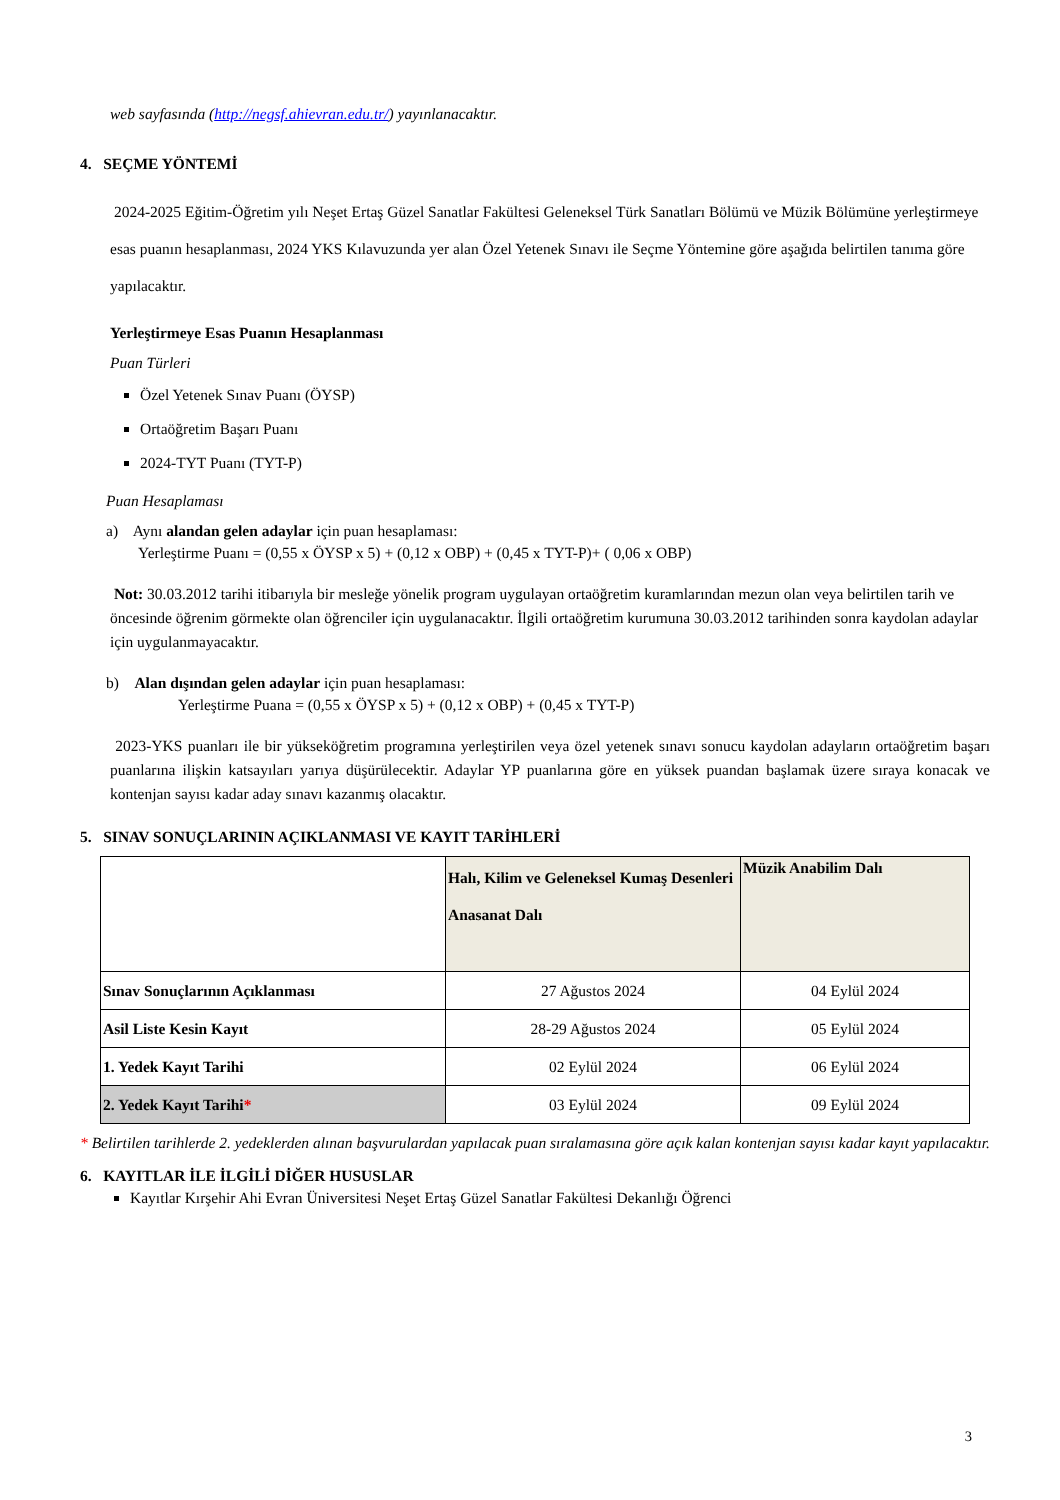web sayfasında (http://negsf.ahievran.edu.tr/) yayınlanacaktır.
4. SEÇME YÖNTEMİ
2024-2025 Eğitim-Öğretim yılı Neşet Ertaş Güzel Sanatlar Fakültesi Geleneksel Türk Sanatları Bölümü ve Müzik Bölümüne yerleştirmeye esas puanın hesaplanması, 2024 YKS Kılavuzunda yer alan Özel Yetenek Sınavı ile Seçme Yöntemine göre aşağıda belirtilen tanıma göre yapılacaktır.
Yerleştirmeye Esas Puanın Hesaplanması
Puan Türleri
Özel Yetenek Sınav Puanı (ÖYSP)
Ortaöğretim Başarı Puanı
2024-TYT Puanı (TYT-P)
Puan Hesaplaması
a) Aynı alandan gelen adaylar için puan hesaplaması:
Yerleştirme Puanı = (0,55 x ÖYSP x 5) + (0,12 x OBP) + (0,45 x TYT-P)+ ( 0,06 x OBP)
Not: 30.03.2012 tarihi itibarıyla bir mesleğe yönelik program uygulayan ortaöğretim kuramlarından mezun olan veya belirtilen tarih ve öncesinde öğrenim görmekte olan öğrenciler için uygulanacaktır. İlgili ortaöğretim kurumuna 30.03.2012 tarihinden sonra kaydolan adaylar için uygulanmayacaktır.
b) Alan dışından gelen adaylar için puan hesaplaması:
Yerleştirme Puana = (0,55 x ÖYSP x 5) + (0,12 x OBP) + (0,45 x TYT-P)
2023-YKS puanları ile bir yükseköğretim programına yerleştirilen veya özel yetenek sınavı sonucu kaydolan adayların ortaöğretim başarı puanlarına ilişkin katsayıları yarıya düşürülecektir. Adaylar YP puanlarına göre en yüksek puandan başlamak üzere sıraya konacak ve kontenjan sayısı kadar aday sınavı kazanmış olacaktır.
5. SINAV SONUÇLARININ AÇIKLANMASI VE KAYIT TARİHLERİ
| | Halı, Kilim ve Geleneksel Kumaş Desenleri Anasanat Dalı | Müzik Anabilim Dalı |
| Sınav Sonuçlarının Açıklanması | 27 Ağustos 2024 | 04 Eylül 2024 |
| Asil Liste Kesin Kayıt | 28-29 Ağustos 2024 | 05 Eylül 2024 |
| 1. Yedek Kayıt Tarihi | 02 Eylül 2024 | 06 Eylül 2024 |
| 2. Yedek Kayıt Tarihi * | 03 Eylül 2024 | 09 Eylül 2024 |
* Belirtilen tarihlerde 2. yedeklerden alınan başvurulardan yapılacak puan sıralamasına göre açık kalan kontenjan sayısı kadar kayıt yapılacaktır.
6. KAYITLAR İLE İLGİLİ DİĞER HUSUSLAR
Kayıtlar Kırşehir Ahi Evran Üniversitesi Neşet Ertaş Güzel Sanatlar Fakültesi Dekanlığı Öğrenci
3